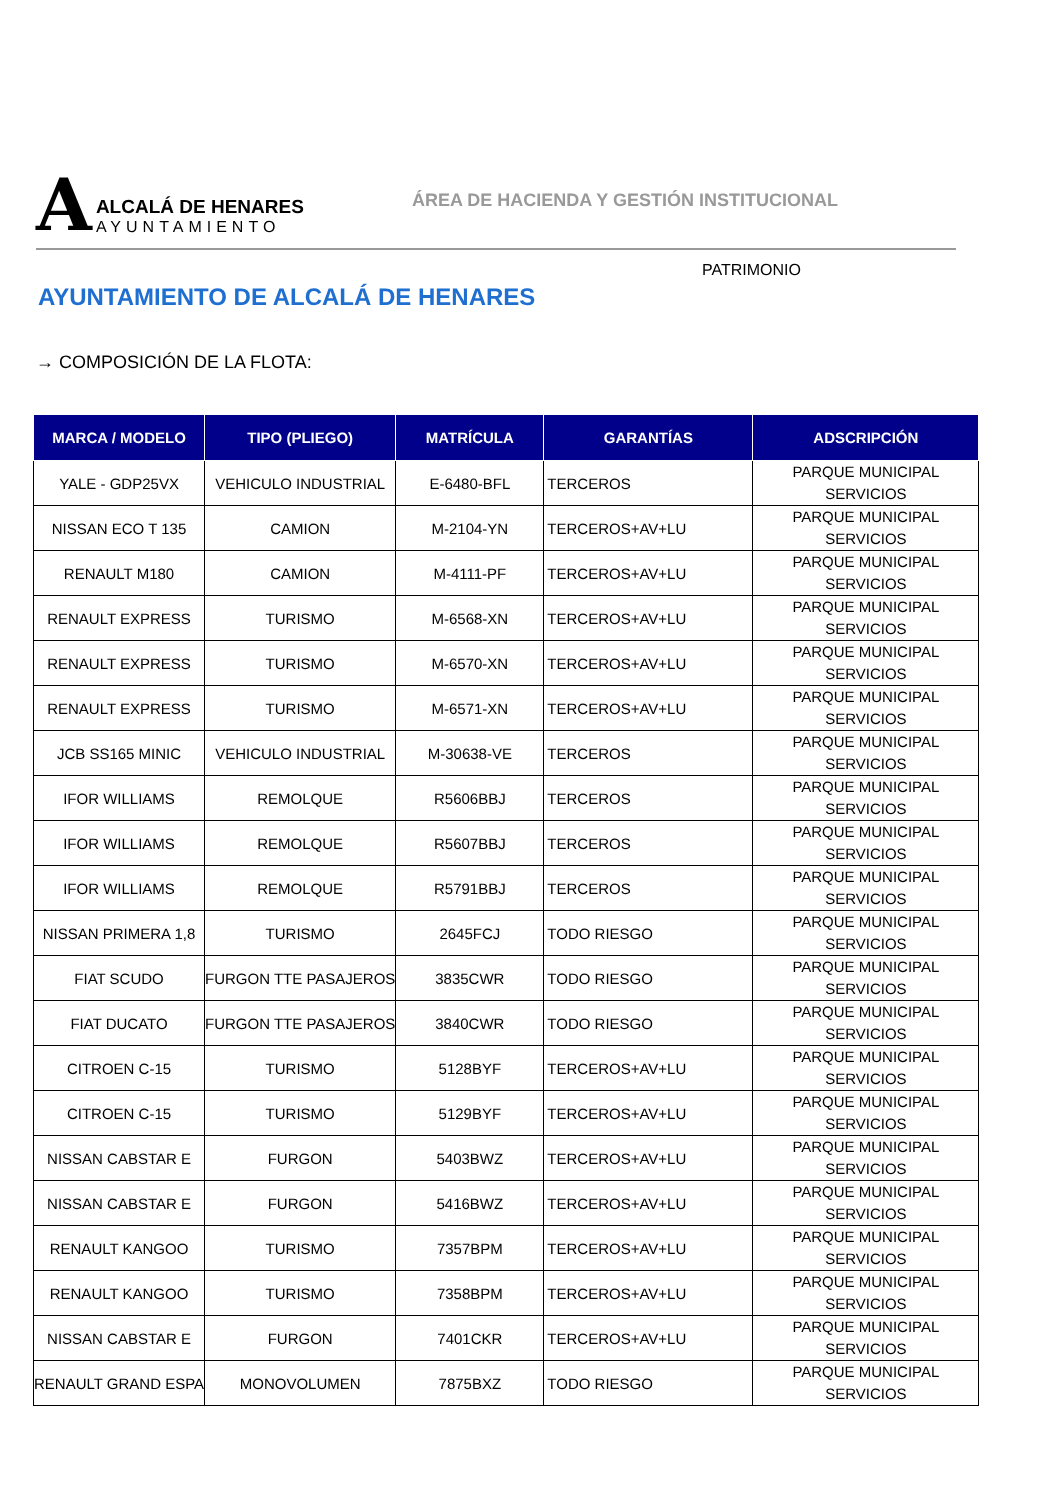A
ALCALÁ DE HENARES
AYUNTAMIENTO
ÁREA DE HACIENDA Y GESTIÓN INSTITUCIONAL
PATRIMONIO
AYUNTAMIENTO DE ALCALÁ DE HENARES
→ COMPOSICIÓN DE LA FLOTA:
| MARCA / MODELO | TIPO (PLIEGO) | MATRÍCULA | GARANTÍAS | ADSCRIPCIÓN |
| --- | --- | --- | --- | --- |
| YALE - GDP25VX | VEHICULO INDUSTRIAL | E-6480-BFL | TERCEROS | PARQUE MUNICIPAL SERVICIOS |
| NISSAN ECO T 135 | CAMION | M-2104-YN | TERCEROS+AV+LU | PARQUE MUNICIPAL SERVICIOS |
| RENAULT M180 | CAMION | M-4111-PF | TERCEROS+AV+LU | PARQUE MUNICIPAL SERVICIOS |
| RENAULT EXPRESS | TURISMO | M-6568-XN | TERCEROS+AV+LU | PARQUE MUNICIPAL SERVICIOS |
| RENAULT EXPRESS | TURISMO | M-6570-XN | TERCEROS+AV+LU | PARQUE MUNICIPAL SERVICIOS |
| RENAULT EXPRESS | TURISMO | M-6571-XN | TERCEROS+AV+LU | PARQUE MUNICIPAL SERVICIOS |
| JCB SS165 MINIC | VEHICULO INDUSTRIAL | M-30638-VE | TERCEROS | PARQUE MUNICIPAL SERVICIOS |
| IFOR WILLIAMS | REMOLQUE | R5606BBJ | TERCEROS | PARQUE MUNICIPAL SERVICIOS |
| IFOR WILLIAMS | REMOLQUE | R5607BBJ | TERCEROS | PARQUE MUNICIPAL SERVICIOS |
| IFOR WILLIAMS | REMOLQUE | R5791BBJ | TERCEROS | PARQUE MUNICIPAL SERVICIOS |
| NISSAN PRIMERA 1,8 | TURISMO | 2645FCJ | TODO RIESGO | PARQUE MUNICIPAL SERVICIOS |
| FIAT SCUDO | FURGON TTE PASAJEROS | 3835CWR | TODO RIESGO | PARQUE MUNICIPAL SERVICIOS |
| FIAT DUCATO | FURGON TTE PASAJEROS | 3840CWR | TODO RIESGO | PARQUE MUNICIPAL SERVICIOS |
| CITROEN C-15 | TURISMO | 5128BYF | TERCEROS+AV+LU | PARQUE MUNICIPAL SERVICIOS |
| CITROEN C-15 | TURISMO | 5129BYF | TERCEROS+AV+LU | PARQUE MUNICIPAL SERVICIOS |
| NISSAN CABSTAR E | FURGON | 5403BWZ | TERCEROS+AV+LU | PARQUE MUNICIPAL SERVICIOS |
| NISSAN CABSTAR E | FURGON | 5416BWZ | TERCEROS+AV+LU | PARQUE MUNICIPAL SERVICIOS |
| RENAULT KANGOO | TURISMO | 7357BPM | TERCEROS+AV+LU | PARQUE MUNICIPAL SERVICIOS |
| RENAULT KANGOO | TURISMO | 7358BPM | TERCEROS+AV+LU | PARQUE MUNICIPAL SERVICIOS |
| NISSAN CABSTAR E | FURGON | 7401CKR | TERCEROS+AV+LU | PARQUE MUNICIPAL SERVICIOS |
| RENAULT GRAND ESPA | MONOVOLUMEN | 7875BXZ | TODO RIESGO | PARQUE MUNICIPAL SERVICIOS |